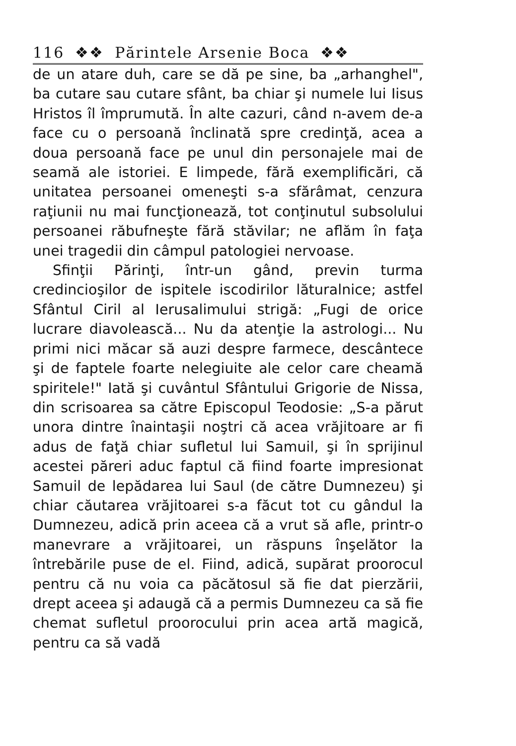116 ❖❖ Părintele Arsenie Boca ❖❖
de un atare duh, care se dă pe sine, ba „arhanghel", ba cutare sau cutare sfânt, ba chiar şi numele lui Iisus Hristos îl împrumută. În alte cazuri, când n-avem de-a face cu o persoană înclinată spre credinţă, acea a doua persoană face pe unul din personajele mai de seamă ale istoriei. E limpede, fără exemplificări, că unitatea persoanei omeneşti s-a sfărâmat, cenzura raţiunii nu mai funcţionează, tot conţinutul subsolului persoanei răbufneşte fără stăvilar; ne aflăm în faţa unei tragedii din câmpul patologiei nervoase.
Sfinţii Părinţi, într-un gând, previn turma credincioşilor de ispitele iscodirilor lăturalnice; astfel Sfântul Ciril al Ierusalimului strigă: „Fugi de orice lucrare diavolească... Nu da atenţie la astrologi... Nu primi nici măcar să auzi despre farmece, descântece şi de faptele foarte nelegiuite ale celor care cheamă spiritele!" Iată şi cuvântul Sfântului Grigorie de Nissa, din scrisoarea sa către Episcopul Teodosie: „S-a părut unora dintre înaintaşii noştri că acea vrăjitoare ar fi adus de faţă chiar sufletul lui Samuil, şi în sprijinul acestei păreri aduc faptul că fiind foarte impresionat Samuil de lepădarea lui Saul (de către Dumnezeu) şi chiar căutarea vrăjitoarei s-a făcut tot cu gândul la Dumnezeu, adică prin aceea că a vrut să afle, printr-o manevrare a vrăjitoarei, un răspuns înşelător la întrebările puse de el. Fiind, adică, supărat proorocul pentru că nu voia ca păcătosul să fie dat pierzării, drept aceea şi adaugă că a permis Dumnezeu ca să fie chemat sufletul proorocului prin acea artă magică, pentru ca să vadă